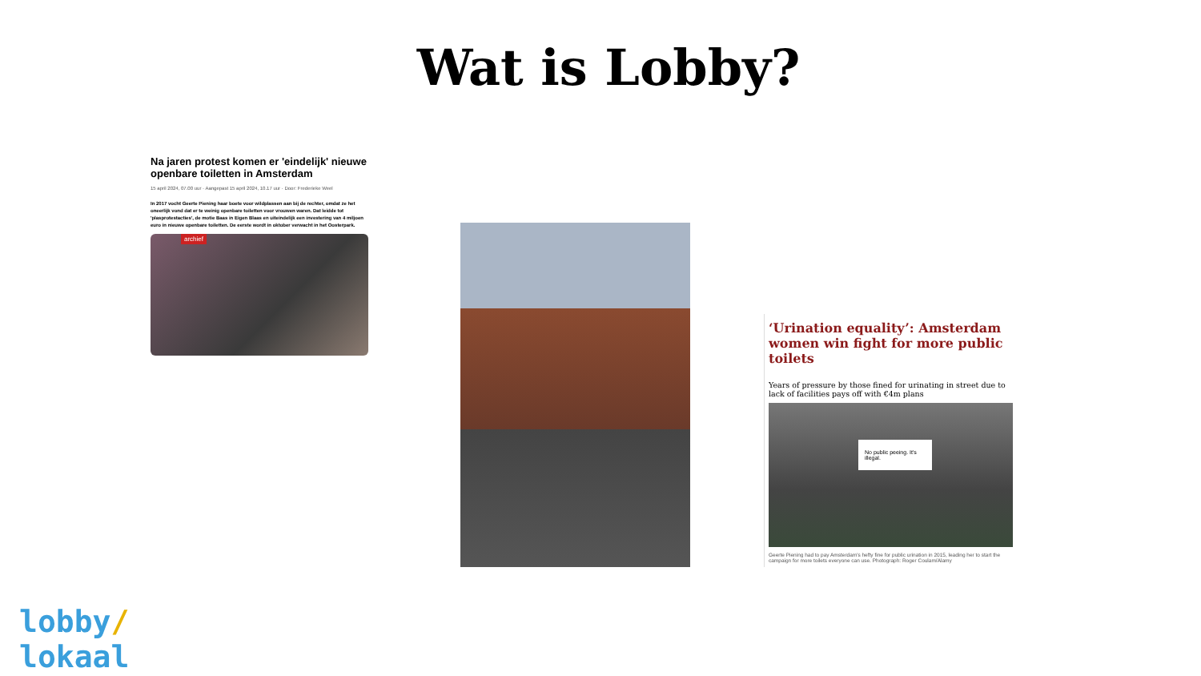Wat is Lobby?
Na jaren protest komen er 'eindelijk' nieuwe openbare toiletten in Amsterdam
15 april 2024, 07.00 uur · Aangepast 15 april 2024, 10.17 uur · Door: Frederieke Weel
In 2017 vocht Geerte Piening haar boete voor wildplassen aan bij de rechter, omdat ze het oneerlijk vond dat er te weinig openbare toiletten voor vrouwen waren. Dat leidde tot 'plasprotestacties', de motie Baas in Eigen Blaas en uiteindelijk een investering van 4 miljoen euro in nieuwe openbare toiletten. De eerste wordt in oktober verwacht in het Oosterpark.
archief
‘Urination equality’: Amsterdam women win fight for more public toilets
Years of pressure by those fined for urinating in street due to lack of facilities pays off with €4m plans
No public peeing. It's illegal.
Geerte Piening had to pay Amsterdam's hefty fine for public urination in 2015, leading her to start the campaign for more toilets everyone can use. Photograph: Roger Coulam/Alamy
lobby/ lokaal